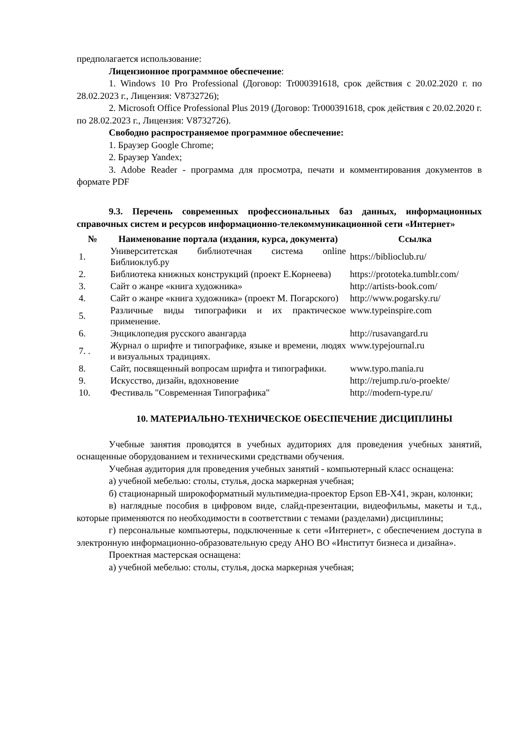предполагается использование:
Лицензионное программное обеспечение:
1. Windows 10 Pro Professional (Договор: Tr000391618, срок действия с 20.02.2020 г. по 28.02.2023 г., Лицензия: V8732726);
2. Microsoft Office Professional Plus 2019 (Договор: Tr000391618, срок действия с 20.02.2020 г. по 28.02.2023 г., Лицензия: V8732726).
Свободно распространяемое программное обеспечение:
1. Браузер Google Chrome;
2. Браузер Yandex;
3. Adobe Reader - программа для просмотра, печати и комментирования документов в формате PDF
9.3. Перечень современных профессиональных баз данных, информационных справочных систем и ресурсов информационно-телекоммуникационной сети «Интернет»
| № | Наименование портала (издания, курса, документа) | Ссылка |
| --- | --- | --- |
| 1. | Университетская библиотечная система online Библиоклуб.ру | https://biblioclub.ru/ |
| 2. | Библиотека книжных конструкций (проект Е.Корнеева) | https://prototeka.tumblr.com/ |
| 3. | Сайт о жанре «книга художника» | http://artists-book.com/ |
| 4. | Сайт о жанре «книга художника» (проект М. Погарского) | http://www.pogarsky.ru/ |
| 5. | Различные виды типографики и их практическое применение. | www.typeinspire.com |
| 6. | Энциклопедия русского авангарда | http://rusavangard.ru |
| 7. . | Журнал о шрифте и типографике, языке и времени, людях и визуальных традициях. | www.typejournal.ru |
| 8. | Сайт, посвященный вопросам шрифта и типографики. | www.typo.mania.ru |
| 9. | Искусство, дизайн, вдохновение | http://rejump.ru/o-proekte/ |
| 10. | Фестиваль "Современная Типографика" | http://modern-type.ru/ |
10. МАТЕРИАЛЬНО-ТЕХНИЧЕСКОЕ ОБЕСПЕЧЕНИЕ ДИСЦИПЛИНЫ
Учебные занятия проводятся в учебных аудиториях для проведения учебных занятий, оснащенные оборудованием и техническими средствами обучения.
Учебная аудитория для проведения учебных занятий - компьютерный класс оснащена:
а) учебной мебелью: столы, стулья, доска маркерная учебная;
б) стационарный широкоформатный мультимедиа-проектор Epson EB-X41, экран, колонки;
в) наглядные пособия в цифровом виде, слайд-презентации, видеофильмы, макеты и т.д., которые применяются по необходимости в соответствии с темами (разделами) дисциплины;
г) персональные компьютеры, подключенные к сети «Интернет», с обеспечением доступа в электронную информационно-образовательную среду АНО ВО «Институт бизнеса и дизайна».
Проектная мастерская оснащена:
а) учебной мебелью: столы, стулья, доска маркерная учебная;